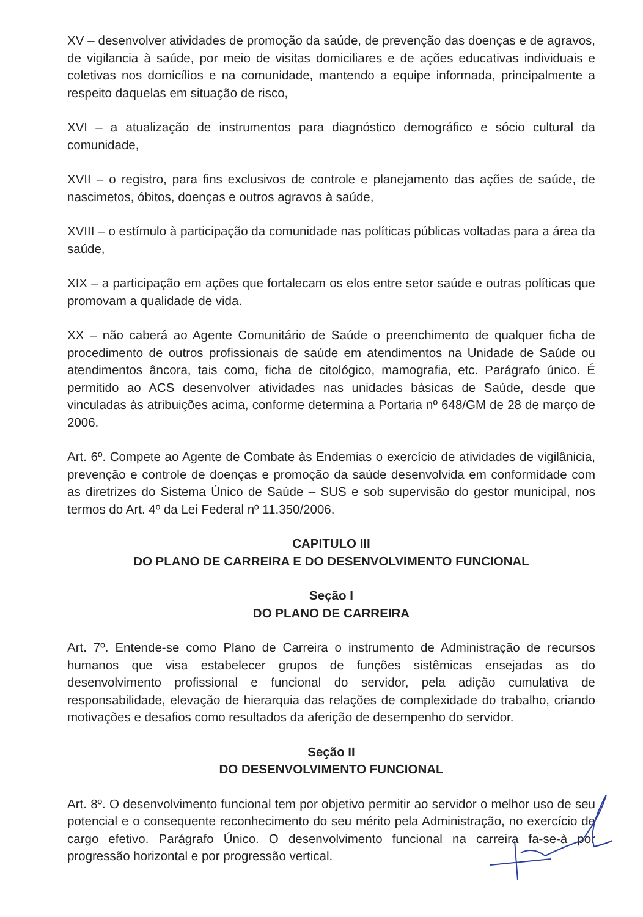XV – desenvolver atividades de promoção da saúde, de prevenção das doenças e de agravos, de vigilancia à saúde, por meio de visitas domiciliares e de ações educativas individuais e coletivas nos domicílios e na comunidade, mantendo a equipe informada, principalmente a respeito daquelas em situação de risco,
XVI – a atualização de instrumentos para diagnóstico demográfico e sócio cultural da comunidade,
XVII – o registro, para fins exclusivos de controle e planejamento das ações de saúde, de nascimetos, óbitos, doenças e outros agravos à saúde,
XVIII – o estímulo à participação da comunidade nas políticas públicas voltadas para a área da saúde,
XIX – a participação em ações que fortalecam os elos entre setor saúde e outras políticas que promovam a qualidade de vida.
XX – não caberá ao Agente Comunitário de Saúde o preenchimento de qualquer ficha de procedimento de outros profissionais de saúde em atendimentos na Unidade de Saúde ou atendimentos âncora, tais como, ficha de citológico, mamografia, etc. Parágrafo único. É permitido ao ACS desenvolver atividades nas unidades básicas de Saúde, desde que vinculadas às atribuições acima, conforme determina a Portaria nº 648/GM de 28 de março de 2006.
Art. 6º. Compete ao Agente de Combate às Endemias o exercício de atividades de vigilânicia, prevenção e controle de doenças e promoção da saúde desenvolvida em conformidade com as diretrizes do Sistema Único de Saúde – SUS e sob supervisão do gestor municipal, nos termos do Art. 4º da Lei Federal nº 11.350/2006.
CAPITULO III
DO PLANO DE CARREIRA E DO DESENVOLVIMENTO FUNCIONAL
Seção I
DO PLANO DE CARREIRA
Art. 7º. Entende-se como Plano de Carreira o instrumento de Administração de recursos humanos que visa estabelecer grupos de funções sistêmicas ensejadas as do desenvolvimento profissional e funcional do servidor, pela adição cumulativa de responsabilidade, elevação de hierarquia das relações de complexidade do trabalho, criando motivações e desafios como resultados da aferição de desempenho do servidor.
Seção II
DO DESENVOLVIMENTO FUNCIONAL
Art. 8º. O desenvolvimento funcional tem por objetivo permitir ao servidor o melhor uso de seu potencial e o consequente reconhecimento do seu mérito pela Administração, no exercício de cargo efetivo. Parágrafo Único. O desenvolvimento funcional na carreira fa-se-à por progressão horizontal e por progressão vertical.